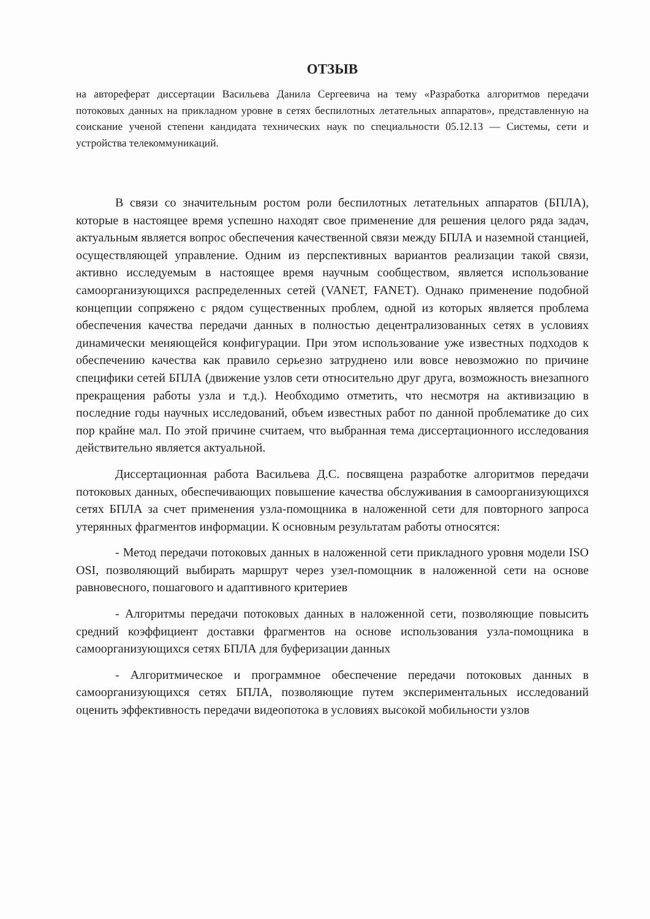ОТЗЫВ
на автореферат диссертации Васильева Данила Сергеевича на тему «Разработка алгоритмов передачи потоковых данных на прикладном уровне в сетях беспилотных летательных аппаратов», представленную на соискание ученой степени кандидата технических наук по специальности 05.12.13 — Системы, сети и устройства телекоммуникаций.
В связи со значительным ростом роли беспилотных летательных аппаратов (БПЛА), которые в настоящее время успешно находят свое применение для решения целого ряда задач, актуальным является вопрос обеспечения качественной связи между БПЛА и наземной станцией, осуществляющей управление. Одним из перспективных вариантов реализации такой связи, активно исследуемым в настоящее время научным сообществом, является использование самоорганизующихся распределенных сетей (VANET, FANET). Однако применение подобной концепции сопряжено с рядом существенных проблем, одной из которых является проблема обеспечения качества передачи данных в полностью децентрализованных сетях в условиях динамически меняющейся конфигурации. При этом использование уже известных подходов к обеспечению качества как правило серьезно затруднено или вовсе невозможно по причине специфики сетей БПЛА (движение узлов сети относительно друг друга, возможность внезапного прекращения работы узла и т.д.). Необходимо отметить, что несмотря на активизацию в последние годы научных исследований, объем известных работ по данной проблематике до сих пор крайне мал. По этой причине считаем, что выбранная тема диссертационного исследования действительно является актуальной.
Диссертационная работа Васильева Д.С. посвящена разработке алгоритмов передачи потоковых данных, обеспечивающих повышение качества обслуживания в самоорганизующихся сетях БПЛА за счет применения узла-помощника в наложенной сети для повторного запроса утерянных фрагментов информации. К основным результатам работы относятся:
- Метод передачи потоковых данных в наложенной сети прикладного уровня модели ISO OSI, позволяющий выбирать маршрут через узел-помощник в наложенной сети на основе равновесного, пошагового и адаптивного критериев
- Алгоритмы передачи потоковых данных в наложенной сети, позволяющие повысить средний коэффициент доставки фрагментов на основе использования узла-помощника в самоорганизующихся сетях БПЛА для буферизации данных
- Алгоритмическое и программное обеспечение передачи потоковых данных в самоорганизующихся сетях БПЛА, позволяющие путем экспериментальных исследований оценить эффективность передачи видеопотока в условиях высокой мобильности узлов